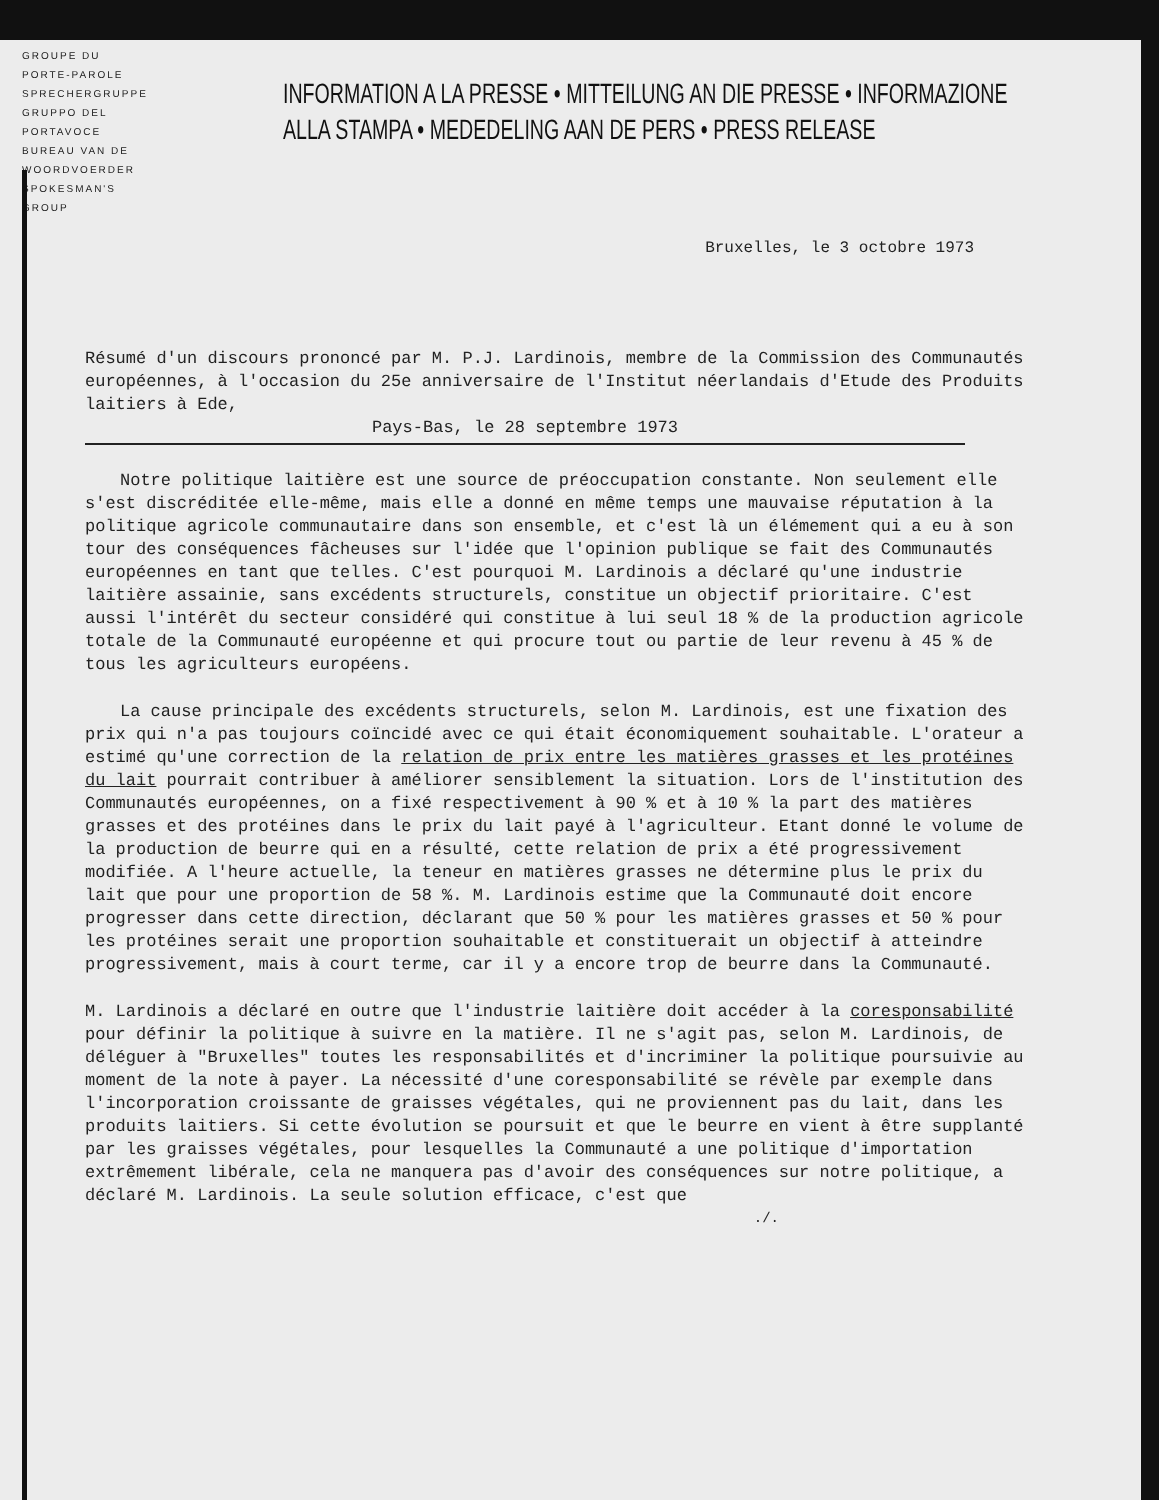GROUPE DU PORTE-PAROLE
SPRECHERGRUPPE
GRUPPO DEL PORTAVOCE
BUREAU VAN DE WOORDVOERDER
SPOKESMAN'S GROUP
INFORMATION A LA PRESSE • MITTEILUNG AN DIE PRESSE • INFORMAZIONE
ALLA STAMPA • MEDEDELING AAN DE PERS • PRESS RELEASE
Bruxelles, le 3 octobre 1973
Résumé d'un discours prononcé par M. P.J. Lardinois, membre de la Commission des Communautés européennes, à l'occasion du 25e anniversaire de l'Institut néerlandais d'Etude des Produits laitiers à Ede,
Pays-Bas, le 28 septembre 1973
Notre politique laitière est une source de préoccupation constante. Non seulement elle s'est discréditée elle-même, mais elle a donné en même temps une mauvaise réputation à la politique agricole communautaire dans son ensemble, et c'est là un élémement qui a eu à son tour des conséquences fâcheuses sur l'idée que l'opinion publique se fait des Communautés européennes en tant que telles. C'est pourquoi M. Lardinois a déclaré qu'une industrie laitière assainie, sans excédents structurels, constitue un objectif prioritaire. C'est aussi l'intérêt du secteur considéré qui constitue à lui seul 18 % de la production agricole totale de la Communauté européenne et qui procure tout ou partie de leur revenu à 45 % de tous les agriculteurs européens.
La cause principale des excédents structurels, selon M. Lardinois, est une fixation des prix qui n'a pas toujours coïncidé avec ce qui était économiquement souhaitable. L'orateur a estimé qu'une correction de la relation de prix entre les matières grasses et les protéines du lait pourrait contribuer à améliorer sensiblement la situation. Lors de l'institution des Communautés européennes, on a fixé respectivement à 90 % et à 10 % la part des matières grasses et des protéines dans le prix du lait payé à l'agriculteur. Etant donné le volume de la production de beurre qui en a résulté, cette relation de prix a été progressivement modifiée. A l'heure actuelle, la teneur en matières grasses ne détermine plus le prix du lait que pour une proportion de 58 %. M. Lardinois estime que la Communauté doit encore progresser dans cette direction, déclarant que 50 % pour les matières grasses et 50 % pour les protéines serait une proportion souhaitable et constituerait un objectif à atteindre progressivement, mais à court terme, car il y a encore trop de beurre dans la Communauté.
M. Lardinois a déclaré en outre que l'industrie laitière doit accéder à la coresponsabilité pour définir la politique à suivre en la matière. Il ne s'agit pas, selon M. Lardinois, de déléguer à "Bruxelles" toutes les responsabilités et d'incriminer la politique poursuivie au moment de la note à payer. La nécessité d'une coresponsabilité se révèle par exemple dans l'incorporation croissante de graisses végétales, qui ne proviennent pas du lait, dans les produits laitiers. Si cette évolution se poursuit et que le beurre en vient à être supplanté par les graisses végétales, pour lesquelles la Communauté a une politique d'importation extrêmement libérale, cela ne manquera pas d'avoir des conséquences sur notre politique, a déclaré M. Lardinois. La seule solution efficace, c'est que
./.